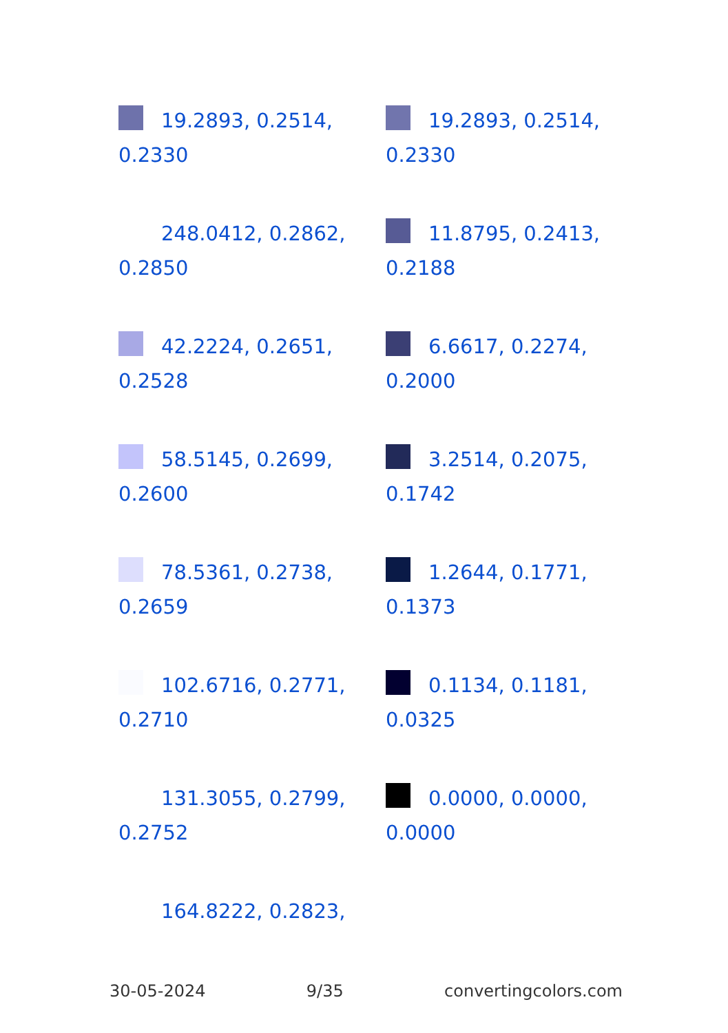19.2893, 0.2514, 0.2330
19.2893, 0.2514, 0.2330
248.0412, 0.2862, 0.2850
11.8795, 0.2413, 0.2188
42.2224, 0.2651, 0.2528
6.6617, 0.2274, 0.2000
58.5145, 0.2699, 0.2600
3.2514, 0.2075, 0.1742
78.5361, 0.2738, 0.2659
1.2644, 0.1771, 0.1373
102.6716, 0.2771, 0.2710
0.1134, 0.1181, 0.0325
131.3055, 0.2799, 0.2752
0.0000, 0.0000, 0.0000
164.8222, 0.2823,
30-05-2024 9/35 convertingcolors.com